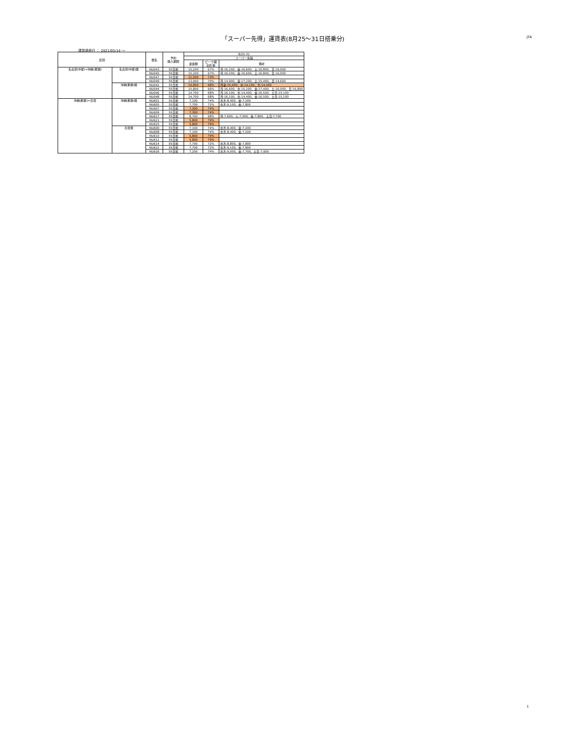「スーパー先得」運賃表(8月25～31日搭乗分)
JTA
運賃適用日 ： 2021/05/14 ～
| 区間 | | 便名 | 予約 購入期限 | 8/25-31 | | |
| --- | --- | --- | --- | --- | --- | --- |
| | | | | スーパー先得 | | |
| | | | | 運賃額 | ピーク期 割引率 | 備考 |
| 名古屋(中部)=沖縄(那覇) | 名古屋(中部)発 | NU043 | 55日前 | 15,200 | 67% | 月:16,200、金:16,600、土:16,800、日:16,000 |
| | | NU045 | 55日前 | 15,200 | 67% | 月:16,200、金:16,600、土:16,800、日:16,000 |
| | | NU047 | 55日前 | 12,500 | 73% | |
| | | NU049 | 55日前 | 13,900 | 70% | 月:14,900、金:17,200、土:15,400、日:14,600 |
| | 沖縄(那覇)発 | NU042 | 55日前 | 14,800 | 68% | 月金:15,000、水:14,100、木:14,400 |
| | | NU044 | 55日前 | 15,800 | 66% | 月:16,600、水:15,200、金:17,400、土:16,000、日:16,800 |
| | | NU046 | 55日前 | 14,700 | 68% | 月:16,100、水:14,400、金:16,500、土日:15,100 |
| | | NU048 | 55日前 | 14,700 | 68% | 月:16,100、水:14,400、金:16,500、土日:15,100 |
| 沖縄(那覇)=石垣 | 沖縄(那覇)発 | NU601 | 55日前 | 7,100 | 74% | 水木:8,400、金:7,200 |
| | | NU605 | 55日前 | 7,700 | 72% | 水木:9,100、金:7,800 |
| | | NU607 | 55日前 | 7,300 | 74% | |
| | | NU609 | 55日前 | 7,300 | 74% | |
| | | NU617 | 55日前 | 8,700 | 68% | 月:7,600、火:7,500、金:7,800、土日:7,700 |
| | | NU621 | 55日前 | 5,800 | 79% | |
| | | NU625 | 55日前 | 5,800 | 79% | |
| | 石垣発 | NU600 | 55日前 | 7,100 | 74% | 水木:8,400、金:7,200 |
| | | NU608 | 55日前 | 7,100 | 74% | 水木:8,400、金:7,200 |
| | | NU610 | 55日前 | 5,800 | 79% | |
| | | NU612 | 55日前 | 5,800 | 79% | |
| | | NU614 | 55日前 | 7,700 | 72% | 水木:8,800、金:7,800 |
| | | NU622 | 55日前 | 7,700 | 72% | 水木:9,100、金:7,800 |
| | | NU626 | 55日前 | 7,200 | 74% | 水木:9,000、金:7,700、土日:7,600 |
1